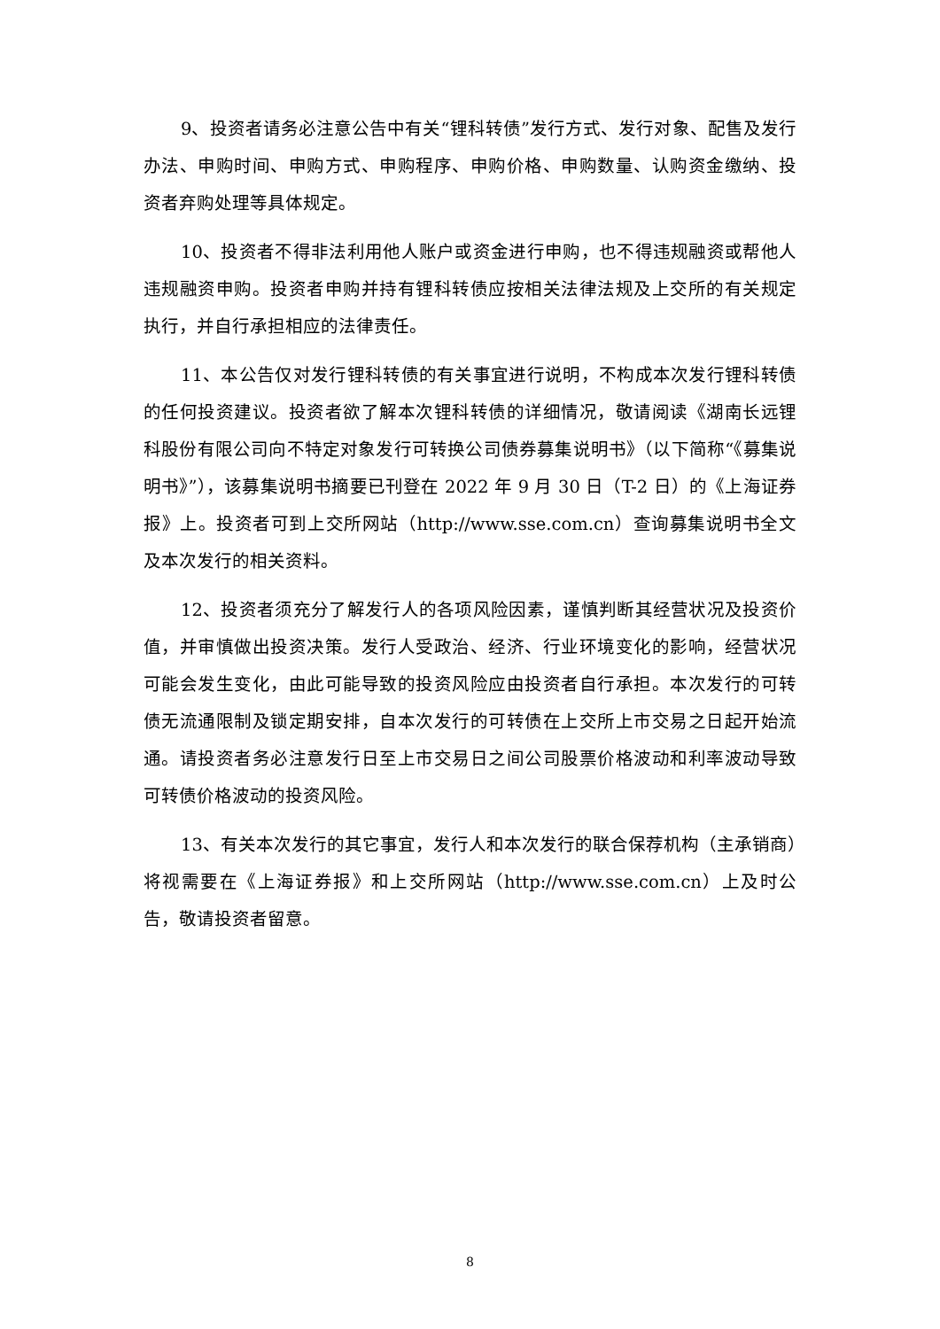9、投资者请务必注意公告中有关“锂科转债”发行方式、发行对象、配售及发行办法、申购时间、申购方式、申购程序、申购价格、申购数量、认购资金缴纳、投资者弃购处理等具体规定。
10、投资者不得非法利用他人账户或资金进行申购，也不得违规融资或帮他人违规融资申购。投资者申购并持有锂科转债应按相关法律法规及上交所的有关规定执行，并自行承担相应的法律责任。
11、本公告仅对发行锂科转债的有关事宜进行说明，不构成本次发行锂科转债的任何投资建议。投资者欲了解本次锂科转债的详细情况，敬请阅读《湖南长远锂科股份有限公司向不特定对象发行可转换公司债券募集说明书》（以下简称“《募集说明书》”），该募集说明书摘要已刊登在 2022 年 9 月 30 日（T-2 日）的《上海证券报》上。投资者可到上交所网站（http://www.sse.com.cn）查询募集说明书全文及本次发行的相关资料。
12、投资者须充分了解发行人的各项风险因素，谨慎判断其经营状况及投资价值，并审慎做出投资决策。发行人受政治、经济、行业环境变化的影响，经营状况可能会发生变化，由此可能导致的投资风险应由投资者自行承担。本次发行的可转债无流通限制及锁定期安排，自本次发行的可转债在上交所上市交易之日起开始流通。请投资者务必注意发行日至上市交易日之间公司股票价格波动和利率波动导致可转债价格波动的投资风险。
13、有关本次发行的其它事宜，发行人和本次发行的联合保荐机构（主承销商）将视需要在《上海证券报》和上交所网站（http://www.sse.com.cn）上及时公告，敬请投资者留意。
8